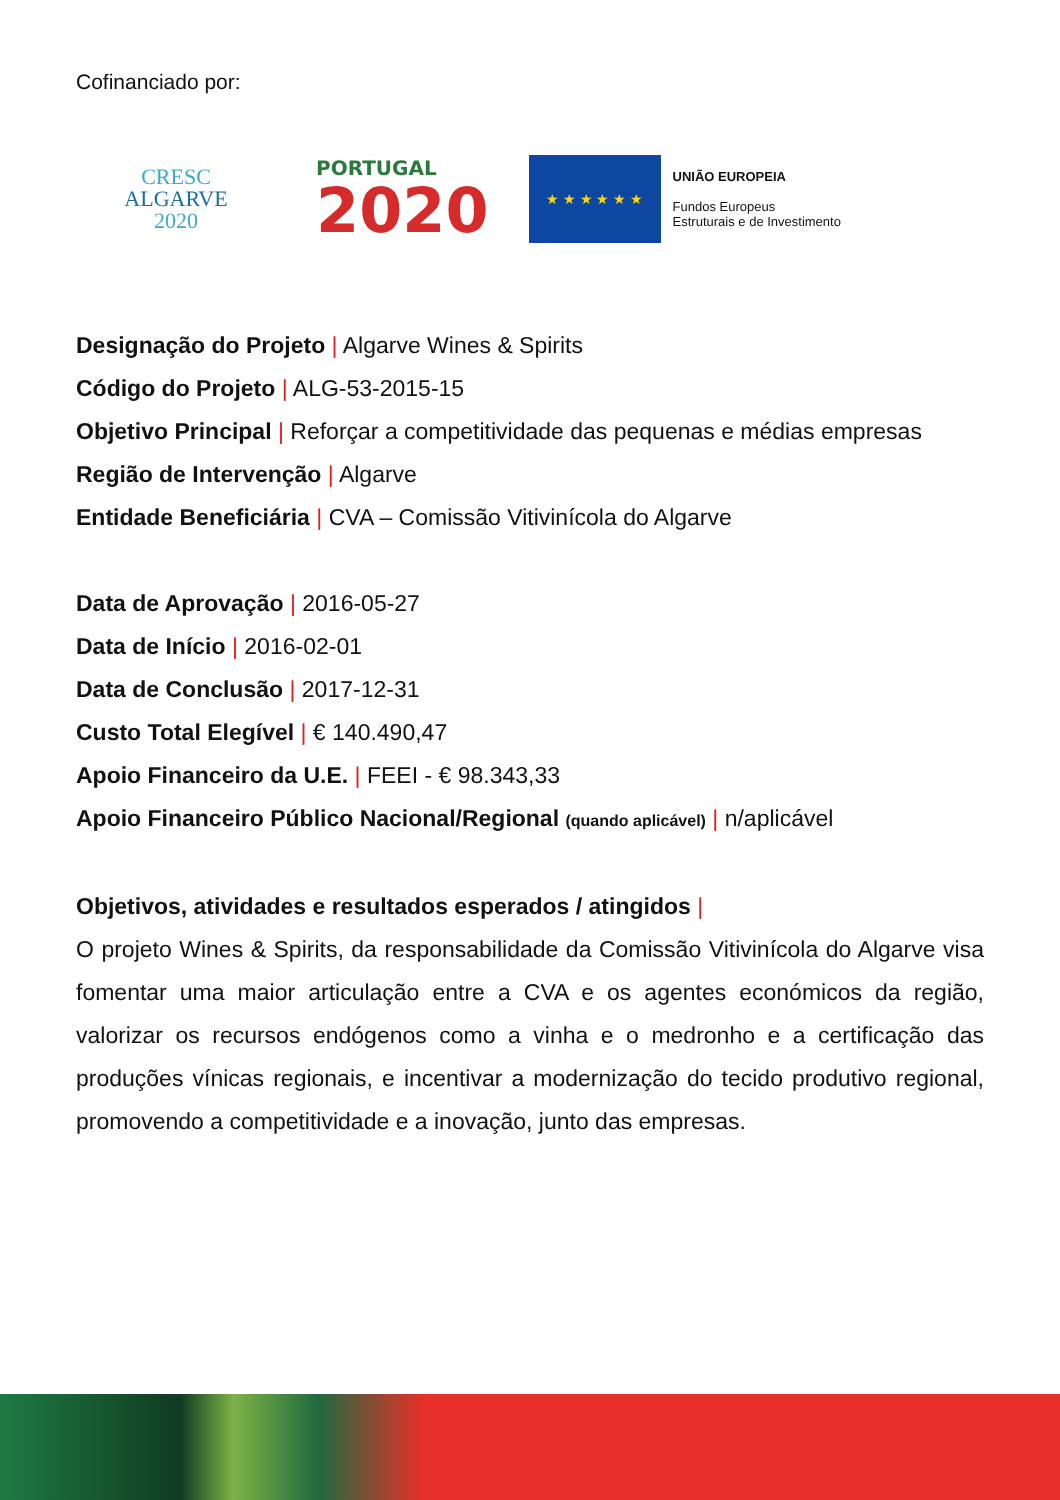Cofinanciado por:
CRESC
ALGARVE
2020
PORTUGAL
2020
★ ★ ★ ★ ★ ★
UNIÃO EUROPEIA
Fundos Europeus
Estruturais e de Investimento
Designação do Projeto | Algarve Wines & Spirits
Código do Projeto | ALG-53-2015-15
Objetivo Principal | Reforçar a competitividade das pequenas e médias empresas
Região de Intervenção | Algarve
Entidade Beneficiária | CVA – Comissão Vitivinícola do Algarve
Data de Aprovação | 2016-05-27
Data de Início | 2016-02-01
Data de Conclusão | 2017-12-31
Custo Total Elegível | € 140.490,47
Apoio Financeiro da U.E. | FEEI - € 98.343,33
Apoio Financeiro Público Nacional/Regional (quando aplicável) | n/aplicável
Objetivos, atividades e resultados esperados / atingidos |
O projeto Wines & Spirits, da responsabilidade da Comissão Vitivinícola do Algarve visa fomentar uma maior articulação entre a CVA e os agentes económicos da região, valorizar os recursos endógenos como a vinha e o medronho e a certificação das produções vínicas regionais, e incentivar a modernização do tecido produtivo regional, promovendo a competitividade e a inovação, junto das empresas.